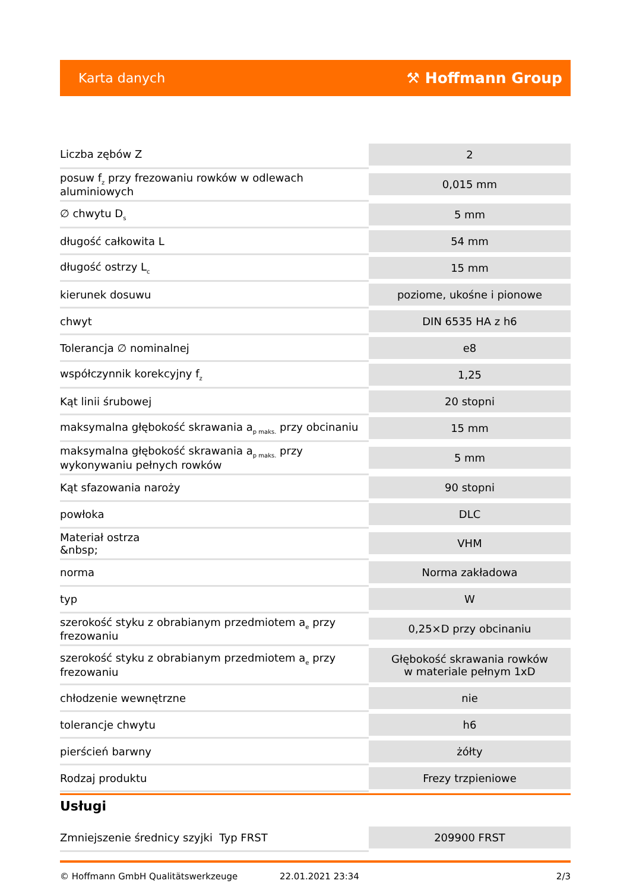Karta danych ⚒ Hoffmann Group
| Liczba zębów Z | 2 |
| posuw f<sub>z</sub> przy frezowaniu rowków w odlewach aluminiowych | 0,015 mm |
| ∅ chwytu D<sub>s</sub> | 5 mm |
| długość całkowita L | 54 mm |
| długość ostrzy L<sub>c</sub> | 15 mm |
| kierunek dosuwu | poziome, ukośne i pionowe |
| chwyt | DIN 6535 HA z h6 |
| Tolerancja ∅ nominalnej | e8 |
| współczynnik korekcyjny f<sub>z</sub> | 1,25 |
| Kąt linii śrubowej | 20 stopni |
| maksymalna głębokość skrawania a<sub>p maks.</sub> przy obcinaniu | 15 mm |
| maksymalna głębokość skrawania a<sub>p maks.</sub> przy wykonywaniu pełnych rowków | 5 mm |
| Kąt sfazowania naroży | 90 stopni |
| powłoka | DLC |
| Materiał ostrza &nbsp; | VHM |
| norma | Norma zakładowa |
| typ | W |
| szerokość styku z obrabianym przedmiotem a<sub>e</sub> przy frezowaniu | 0,25×D przy obcinaniu |
| szerokość styku z obrabianym przedmiotem a<sub>e</sub> przy frezowaniu | Głębokość skrawania rowków w materiale pełnym 1xD |
| chłodzenie wewnętrzne | nie |
| tolerancje chwytu | h6 |
| pierścień barwny | żółty |
| Rodzaj produktu | Frezy trzpieniowe |
Usługi
| Zmniejszenie średnicy szyjki Typ FRST | 209900 FRST |
© Hoffmann GmbH Qualitätswerkzeuge 22.01.2021 23:34 2/3